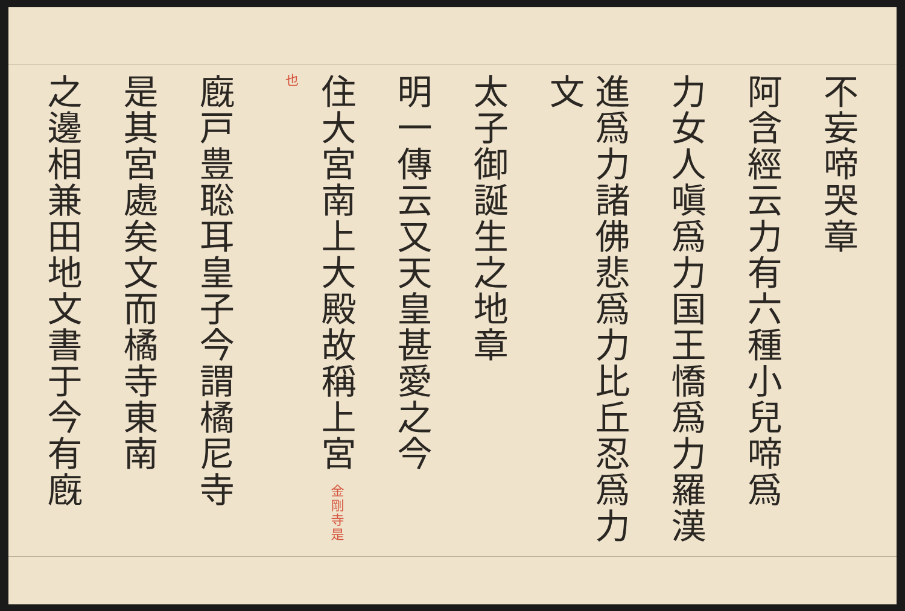不妄啼哭章
阿含經云力有六種小兒啼爲
力女人嗔爲力国王憍爲力羅漢
進爲力諸佛悲爲力比丘忍爲力文
太子御誕生之地章
明一傳云又天皇甚愛之今
住大宮南上大殿故稱上宮 金剛寺是也
廐戸豊聡耳皇子今謂橘尼寺
是其宮處矣文而橘寺東南
之邊相兼田地文書于今有廐